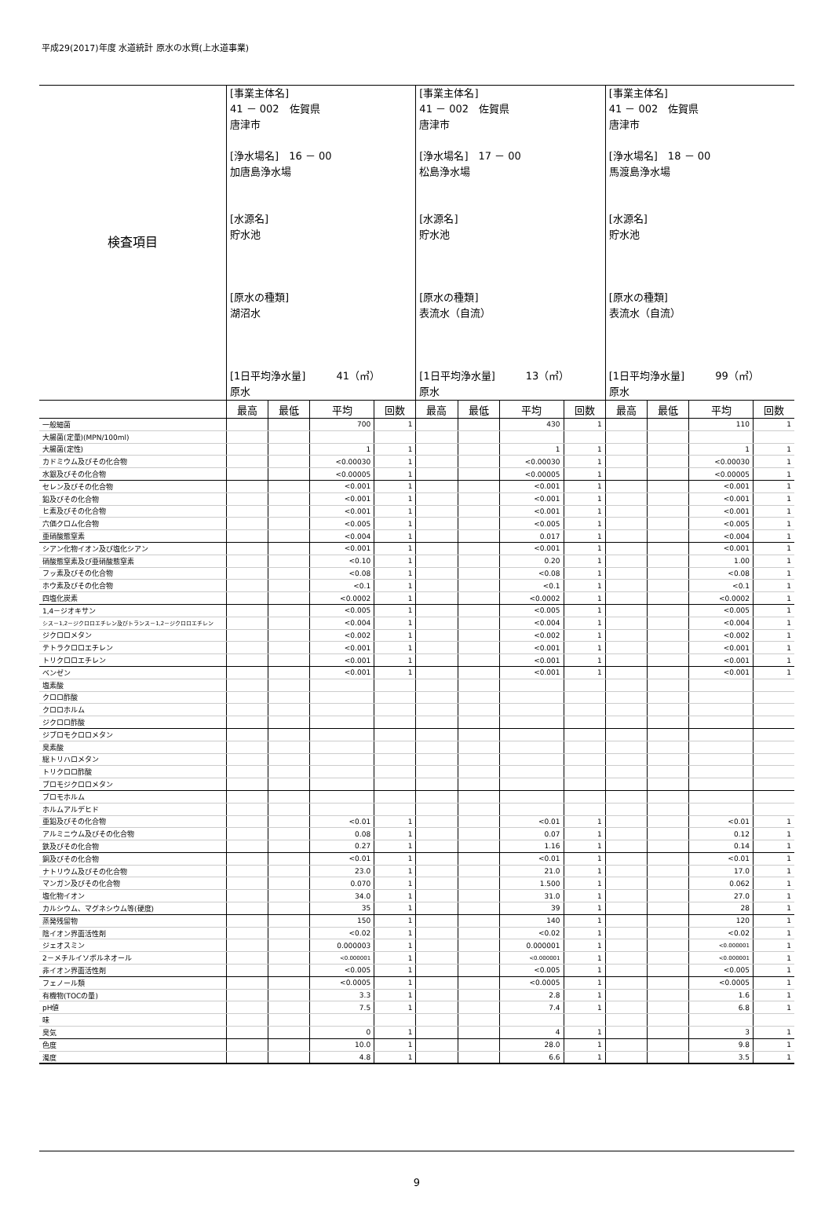平成29(2017)年度 水道統計 原水の水質(上水道事業)
| 検査項目 | [事業主体名] 41 － 002 佐賀県 唐津市 [浄水場名] 16 － 00 加唐島浄水場 [水源名] 貯水池 [原水の種類] 湖沼水 [1日平均浄水量] 41（㎥） 原水 | | | | [事業主体名] 41 － 002 佐賀県 唐津市 [浄水場名] 17 － 00 松島浄水場 [水源名] 貯水池 [原水の種類] 表流水（自流） [1日平均浄水量] 13（㎥） 原水 | | | | [事業主体名] 41 － 002 佐賀県 唐津市 [浄水場名] 18 － 00 馬渡島浄水場 [水源名] 貯水池 [原水の種類] 表流水（自流） [1日平均浄水量] 99（㎥） 原水 | | | |
| | 最高 | 最低 | 平均 | 回数 | 最高 | 最低 | 平均 | 回数 | 最高 | 最低 | 平均 | 回数 |
| 一般細菌 | | | 700 | 1 | | | 430 | 1 | | | 110 | 1 |
| 大腸菌(定量)(MPN/100ml) | | | | | | | | | | | | |
| 大腸菌(定性) | | | 1 | 1 | | | 1 | 1 | | | 1 | 1 |
| カドミウム及びその化合物 | | | <0.00030 | 1 | | | <0.00030 | 1 | | | <0.00030 | 1 |
| 水銀及びその化合物 | | | <0.00005 | 1 | | | <0.00005 | 1 | | | <0.00005 | 1 |
| セレン及びその化合物 | | | <0.001 | 1 | | | <0.001 | 1 | | | <0.001 | 1 |
| 鉛及びその化合物 | | | <0.001 | 1 | | | <0.001 | 1 | | | <0.001 | 1 |
| ヒ素及びその化合物 | | | <0.001 | 1 | | | <0.001 | 1 | | | <0.001 | 1 |
| 六価クロム化合物 | | | <0.005 | 1 | | | <0.005 | 1 | | | <0.005 | 1 |
| 亜硝酸態窒素 | | | <0.004 | 1 | | | 0.017 | 1 | | | <0.004 | 1 |
| シアン化物イオン及び塩化シアン | | | <0.001 | 1 | | | <0.001 | 1 | | | <0.001 | 1 |
| 硝酸態窒素及び亜硝酸態窒素 | | | <0.10 | 1 | | | 0.20 | 1 | | | 1.00 | 1 |
| フッ素及びその化合物 | | | <0.08 | 1 | | | <0.08 | 1 | | | <0.08 | 1 |
| ホウ素及びその化合物 | | | <0.1 | 1 | | | <0.1 | 1 | | | <0.1 | 1 |
| 四塩化炭素 | | | <0.0002 | 1 | | | <0.0002 | 1 | | | <0.0002 | 1 |
| 1,4－ジオキサン | | | <0.005 | 1 | | | <0.005 | 1 | | | <0.005 | 1 |
| シス－1,2－ジクロロエチレン及びトランス－1,2－ジクロロエチレン | | | <0.004 | 1 | | | <0.004 | 1 | | | <0.004 | 1 |
| ジクロロメタン | | | <0.002 | 1 | | | <0.002 | 1 | | | <0.002 | 1 |
| テトラクロロエチレン | | | <0.001 | 1 | | | <0.001 | 1 | | | <0.001 | 1 |
| トリクロロエチレン | | | <0.001 | 1 | | | <0.001 | 1 | | | <0.001 | 1 |
| ベンゼン | | | <0.001 | 1 | | | <0.001 | 1 | | | <0.001 | 1 |
| 塩素酸 | | | | | | | | | | | | |
| クロロ酢酸 | | | | | | | | | | | | |
| クロロホルム | | | | | | | | | | | | |
| ジクロロ酢酸 | | | | | | | | | | | | |
| ジブロモクロロメタン | | | | | | | | | | | | |
| 臭素酸 | | | | | | | | | | | | |
| 総トリハロメタン | | | | | | | | | | | | |
| トリクロロ酢酸 | | | | | | | | | | | | |
| ブロモジクロロメタン | | | | | | | | | | | | |
| ブロモホルム | | | | | | | | | | | | |
| ホルムアルデヒド | | | | | | | | | | | | |
| 亜鉛及びその化合物 | | | <0.01 | 1 | | | <0.01 | 1 | | | <0.01 | 1 |
| アルミニウム及びその化合物 | | | 0.08 | 1 | | | 0.07 | 1 | | | 0.12 | 1 |
| 鉄及びその化合物 | | | 0.27 | 1 | | | 1.16 | 1 | | | 0.14 | 1 |
| 銅及びその化合物 | | | <0.01 | 1 | | | <0.01 | 1 | | | <0.01 | 1 |
| ナトリウム及びその化合物 | | | 23.0 | 1 | | | 21.0 | 1 | | | 17.0 | 1 |
| マンガン及びその化合物 | | | 0.070 | 1 | | | 1.500 | 1 | | | 0.062 | 1 |
| 塩化物イオン | | | 34.0 | 1 | | | 31.0 | 1 | | | 27.0 | 1 |
| カルシウム、マグネシウム等(硬度) | | | 35 | 1 | | | 39 | 1 | | | 28 | 1 |
| 蒸発残留物 | | | 150 | 1 | | | 140 | 1 | | | 120 | 1 |
| 陰イオン界面活性剤 | | | <0.02 | 1 | | | <0.02 | 1 | | | <0.02 | 1 |
| ジェオスミン | | | 0.000003 | 1 | | | 0.000001 | 1 | | | <0.000001 | 1 |
| 2－メチルイソボルネオール | | | <0.000001 | 1 | | | <0.000001 | 1 | | | <0.000001 | 1 |
| 非イオン界面活性剤 | | | <0.005 | 1 | | | <0.005 | 1 | | | <0.005 | 1 |
| フェノール類 | | | <0.0005 | 1 | | | <0.0005 | 1 | | | <0.0005 | 1 |
| 有機物(TOCの量) | | | 3.3 | 1 | | | 2.8 | 1 | | | 1.6 | 1 |
| pH値 | | | 7.5 | 1 | | | 7.4 | 1 | | | 6.8 | 1 |
| 味 | | | | | | | | | | | | |
| 臭気 | | | 0 | 1 | | | 4 | 1 | | | 3 | 1 |
| 色度 | | | 10.0 | 1 | | | 28.0 | 1 | | | 9.8 | 1 |
| 濁度 | | | 4.8 | 1 | | | 6.6 | 1 | | | 3.5 | 1 |
9